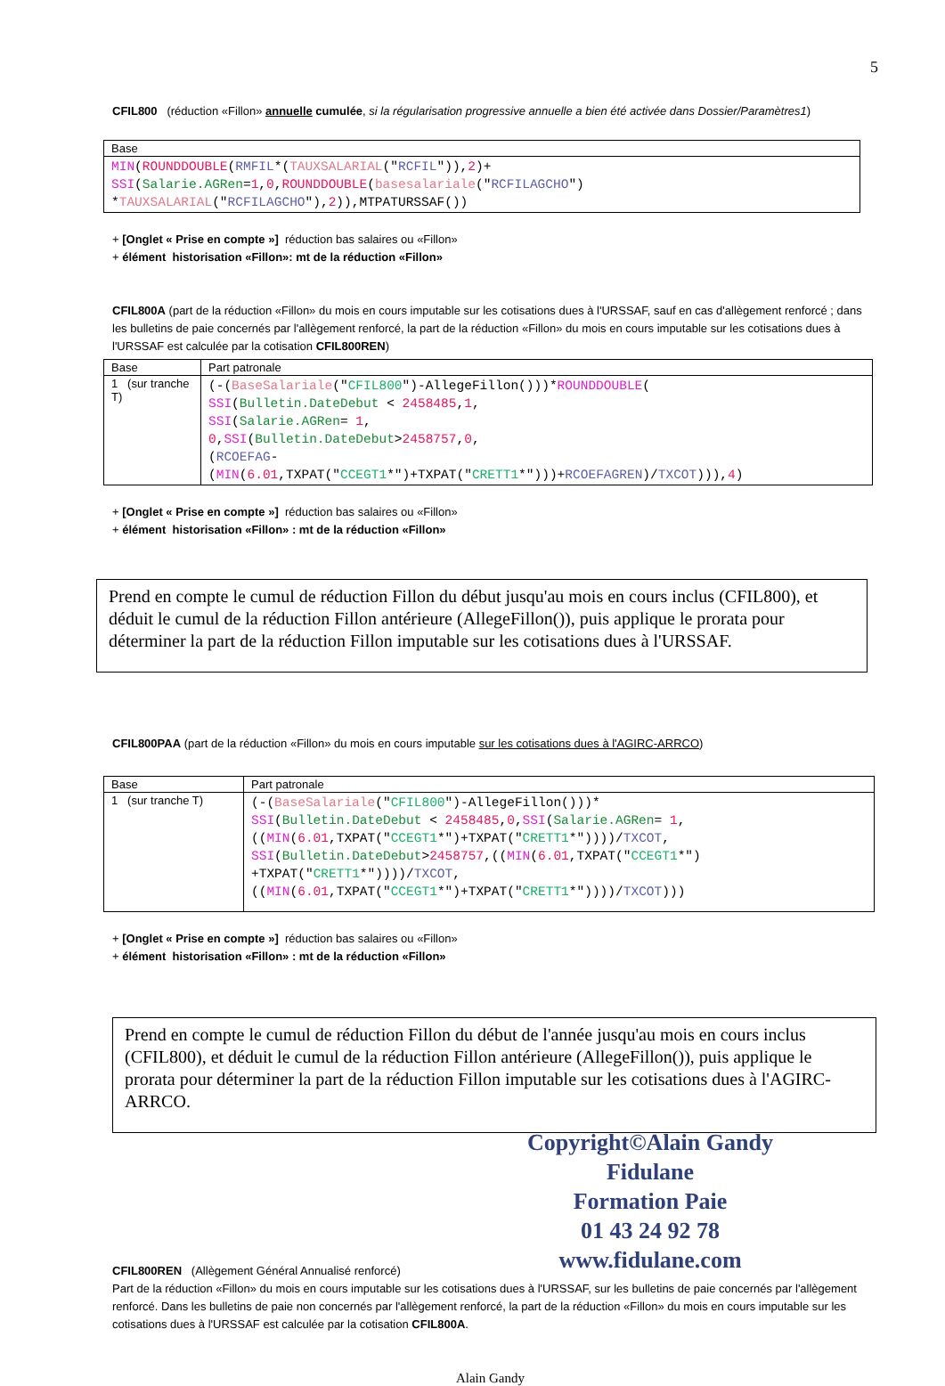5
CFIL800 (réduction «Fillon» annuelle cumulée, si la régularisation progressive annuelle a bien été activée dans Dossier/Paramètres1)
| Base |
| MIN ( ROUNDDOUBLE ( RMFIL *( TAUXSALARIAL (" RCFIL ")), 2 )+ SSI ( Salarie.AGRen = 1 , 0 , ROUNDDOUBLE ( basesalariale (" RCFILAGCHO ") * TAUXSALARIAL (" RCFILAGCHO "), 2 )),MTPATURSSAF()) |
+ [Onglet « Prise en compte »] réduction bas salaires ou «Fillon»
+ élément historisation «Fillon»: mt de la réduction «Fillon»
CFIL800A (part de la réduction «Fillon» du mois en cours imputable sur les cotisations dues à l'URSSAF, sauf en cas d'allègement renforcé ; dans les bulletins de paie concernés par l'allègement renforcé, la part de la réduction «Fillon» du mois en cours imputable sur les cotisations dues à l'URSSAF est calculée par la cotisation CFIL800REN)
| Base | Part patronale |
| 1 (sur tranche T) | (-( BaseSalariale (" CFIL800 ")-AllegeFillon()))* ROUNDDOUBLE ( SSI ( Bulletin.DateDebut < 2458485 , 1 , SSI ( Salarie.AGRen = 1 , 0 , SSI ( Bulletin.DateDebut > 2458757 , 0 , ( RCOEFAG - ( MIN ( 6.01 ,TXPAT(" CCEGT1 *")+TXPAT(" CRETT1 *")))+ RCOEFAGREN )/ TXCOT ))), 4 ) |
+ [Onglet « Prise en compte »] réduction bas salaires ou «Fillon»
+ élément historisation «Fillon» : mt de la réduction «Fillon»
Prend en compte le cumul de réduction Fillon du début jusqu'au mois en cours inclus (CFIL800), et déduit le cumul de la réduction Fillon antérieure (AllegeFillon()), puis applique le prorata pour déterminer la part de la réduction Fillon imputable sur les cotisations dues à l'URSSAF.
CFIL800PAA (part de la réduction «Fillon» du mois en cours imputable sur les cotisations dues à l'AGIRC-ARRCO)
| Base | Part patronale |
| 1 (sur tranche T) | (-( BaseSalariale (" CFIL800 ")-AllegeFillon()))* SSI ( Bulletin.DateDebut < 2458485 , 0 , SSI ( Salarie.AGRen = 1 , (( MIN ( 6.01 ,TXPAT(" CCEGT1 *")+TXPAT(" CRETT1 *"))))/ TXCOT , SSI ( Bulletin.DateDebut > 2458757 ,(( MIN ( 6.01 ,TXPAT(" CCEGT1 *") +TXPAT(" CRETT1 *"))))/ TXCOT , (( MIN ( 6.01 ,TXPAT(" CCEGT1 *")+TXPAT(" CRETT1 *"))))/ TXCOT ))) |
+ [Onglet « Prise en compte »] réduction bas salaires ou «Fillon»
+ élément historisation «Fillon» : mt de la réduction «Fillon»
Prend en compte le cumul de réduction Fillon du début de l'année jusqu'au mois en cours inclus (CFIL800), et déduit le cumul de la réduction Fillon antérieure (AllegeFillon()), puis applique le prorata pour déterminer la part de la réduction Fillon imputable sur les cotisations dues à l'AGIRC-ARRCO.
Copyright©Alain Gandy Fidulane
Formation Paie
01 43 24 92 78
www.fidulane.com
CFIL800REN (Allègement Général Annualisé renforcé)
Part de la réduction «Fillon» du mois en cours imputable sur les cotisations dues à l'URSSAF, sur les bulletins de paie concernés par l'allègement renforcé. Dans les bulletins de paie non concernés par l'allègement renforcé, la part de la réduction «Fillon» du mois en cours imputable sur les cotisations dues à l'URSSAF est calculée par la cotisation CFIL800A.
Alain Gandy